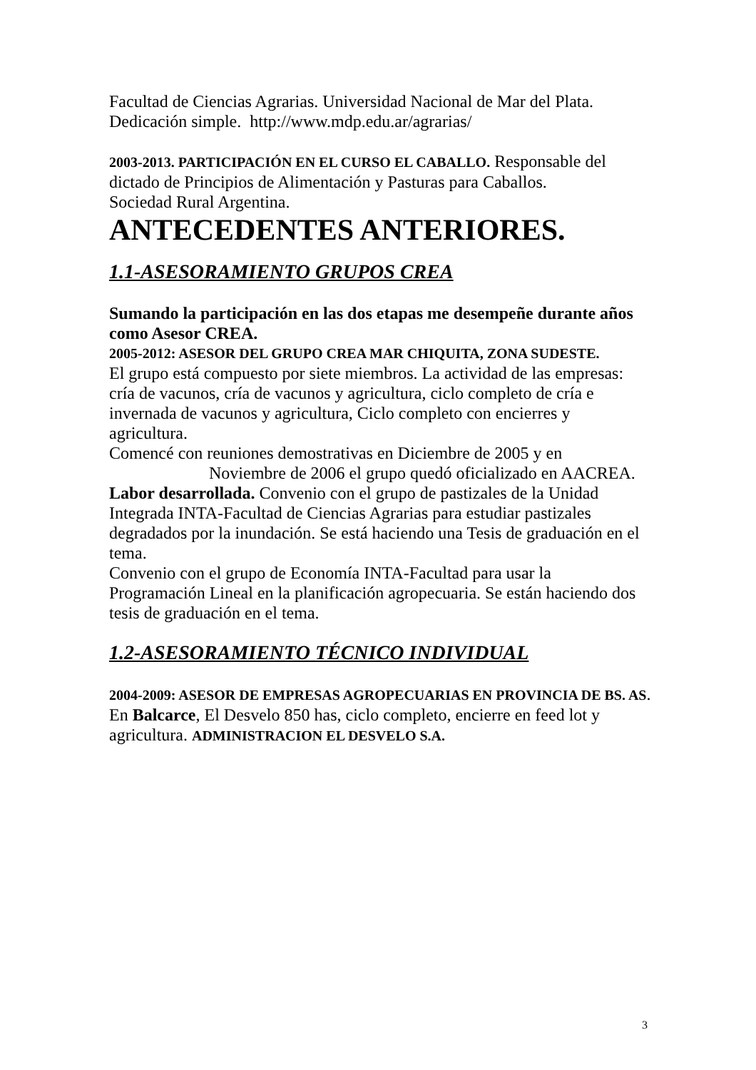Facultad de Ciencias Agrarias. Universidad Nacional de Mar del Plata. Dedicación simple. http://www.mdp.edu.ar/agrarias/
2003-2013. PARTICIPACIÓN EN EL CURSO EL CABALLO. Responsable del dictado de Principios de Alimentación y Pasturas para Caballos.
Sociedad Rural Argentina.
ANTECEDENTES ANTERIORES.
1.1-ASESORAMIENTO GRUPOS CREA
Sumando la participación en las dos etapas me desempeñe durante años como Asesor CREA.
2005-2012: ASESOR DEL GRUPO CREA MAR CHIQUITA, ZONA SUDESTE.
El grupo está compuesto por siete miembros. La actividad de las empresas: cría de vacunos, cría de vacunos y agricultura, ciclo completo de cría e invernada de vacunos y agricultura, Ciclo completo con encierres y agricultura.
Comencé con reuniones demostrativas en Diciembre de 2005 y en
Noviembre de 2006 el grupo quedó oficializado en AACREA.
Labor desarrollada. Convenio con el grupo de pastizales de la Unidad Integrada INTA-Facultad de Ciencias Agrarias para estudiar pastizales degradados por la inundación. Se está haciendo una Tesis de graduación en el tema.
Convenio con el grupo de Economía INTA-Facultad para usar la Programación Lineal en la planificación agropecuaria. Se están haciendo dos tesis de graduación en el tema.
1.2-ASESORAMIENTO TÉCNICO INDIVIDUAL
2004-2009: ASESOR DE EMPRESAS AGROPECUARIAS EN PROVINCIA DE BS. AS. En Balcarce, El Desvelo 850 has, ciclo completo, encierre en feed lot y agricultura. ADMINISTRACION EL DESVELO S.A.
3